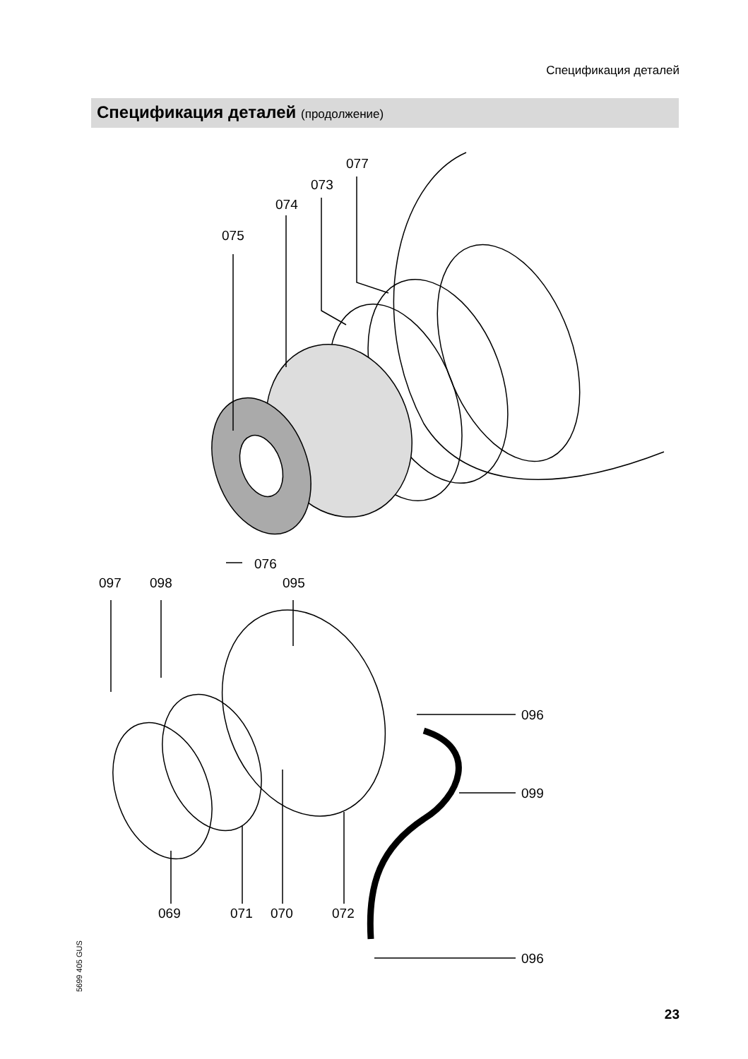Спецификация деталей
Спецификация деталей (продолжение)
077
073
074
075
076
097
098
095
096
099
069
071
070
072
096
5699 405 GUS
23